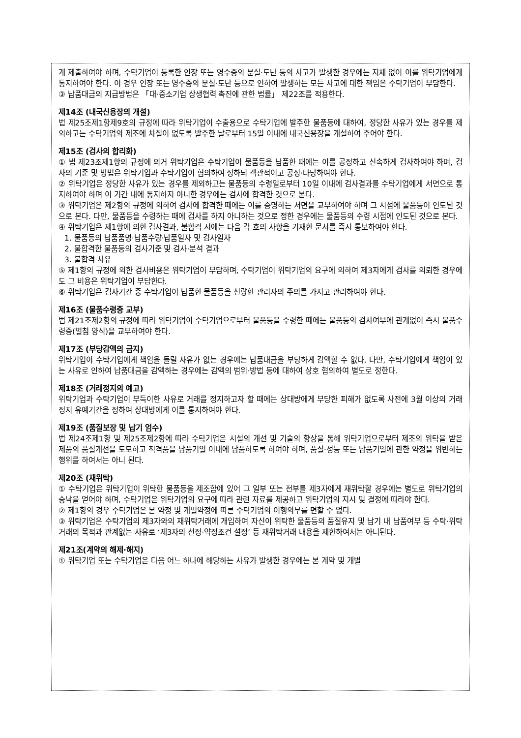게 제출하여야 하며, 수탁기업이 등록한 인장 또는 영수증의 분실·도난 등의 사고가 발생한 경우에는 지체 없이 이를 위탁기업에게 통지하여야 한다. 이 경우 인장 또는 영수증의 분실·도난 등으로 인하여 발생하는 모든 사고에 대한 책임은 수탁기업이 부담한다.
③ 납품대금의 지급방법은 「대·중소기업 상생협력 촉진에 관한 법률」 제22조를 적용한다.
제14조 (내국신용장의 개설)
법 제25조제1항제9호의 규정에 따라 위탁기업이 수출용으로 수탁기업에 발주한 물품등에 대하여, 정당한 사유가 있는 경우를 제외하고는 수탁기업의 제조에 차질이 없도록 발주한 날로부터 15일 이내에 내국신용장을 개설하여 주어야 한다.
제15조 (검사의 합리화)
① 법 제23조제1항의 규정에 의거 위탁기업은 수탁기업이 물품등을 납품한 때에는 이를 공정하고 신속하게 검사하여야 하며, 검사의 기준 및 방법은 위탁기업과 수탁기업이 협의하여 정하되 객관적이고 공정·타당하여야 한다.
② 위탁기업은 정당한 사유가 있는 경우를 제외하고는 물품등의 수령일로부터 10일 이내에 검사결과를 수탁기업에게 서면으로 통지하여야 하며 이 기간 내에 통지하지 아니한 경우에는 검사에 합격한 것으로 본다.
③ 위탁기업은 제2항의 규정에 의하여 검사에 합격한 때에는 이를 증명하는 서면을 교부하여야 하며 그 시점에 물품등이 인도된 것으로 본다. 다만, 물품등을 수령하는 때에 검사를 하지 아니하는 것으로 정한 경우에는 물품등의 수령 시점에 인도된 것으로 본다.
④ 위탁기업은 제1항에 의한 검사결과, 불합격 시에는 다음 각 호의 사항을 기재한 문서를 즉시 통보하여야 한다.
1. 물품등의 납품품명·납품수량·납품일자 및 검사일자
2. 불합격한 물품등의 검사기준 및 검사·분석 결과
3. 불합격 사유
⑤ 제1항의 규정에 의한 검사비용은 위탁기업이 부담하며, 수탁기업이 위탁기업의 요구에 의하여 제3자에게 검사를 의뢰한 경우에도 그 비용은 위탁기업이 부담한다.
⑥ 위탁기업은 검사기간 중 수탁기업이 납품한 물품등을 선량한 관리자의 주의를 가지고 관리하여야 한다.
제16조 (물품수령증 교부)
법 제21조제2항의 규정에 따라 위탁기업이 수탁기업으로부터 물품등을 수령한 때에는 물품등의 검사여부에 관계없이 즉시 물품수령증(별첨 양식)을 교부하여야 한다.
제17조 (부당감액의 금지)
위탁기업이 수탁기업에게 책임을 돌릴 사유가 없는 경우에는 납품대금을 부당하게 감액할 수 없다. 다만, 수탁기업에게 책임이 있는 사유로 인하여 납품대금을 감액하는 경우에는 감액의 범위·방법 등에 대하여 상호 협의하여 별도로 정한다.
제18조 (거래정지의 예고)
위탁기업과 수탁기업이 부득이한 사유로 거래를 정지하고자 할 때에는 상대방에게 부당한 피해가 없도록 사전에 3월 이상의 거래정지 유예기간을 정하여 상대방에게 이를 통지하여야 한다.
제19조 (품질보장 및 납기 엄수)
법 제24조제1항 및 제25조제2항에 따라 수탁기업은 시설의 개선 및 기술의 향상을 통해 위탁기업으로부터 제조의 위탁을 받은 제품의 품질개선을 도모하고 적격품을 납품기일 이내에 납품하도록 하여야 하며, 품질·성능 또는 납품기일에 관한 약정을 위반하는 행위를 하여서는 아니 된다.
제20조 (재위탁)
① 수탁기업은 위탁기업이 위탁한 물품등을 제조함에 있어 그 일부 또는 전부를 제3자에게 재위탁할 경우에는 별도로 위탁기업의 승낙을 얻어야 하며, 수탁기업은 위탁기업의 요구에 따라 관련 자료를 제공하고 위탁기업의 지시 및 결정에 따라야 한다.
② 제1항의 경우 수탁기업은 본 약정 및 개별약정에 따른 수탁기업의 이행의무를 면할 수 없다.
③ 위탁기업은 수탁기업의 제3자와의 재위탁거래에 개입하여 자신이 위탁한 물품등의 품질유지 및 납기 내 납품여부 등 수탁·위탁거래의 목적과 관계없는 사유로 ‘제3자의 선정·약정조건 설정’ 등 재위탁거래 내용을 제한하여서는 아니된다.
제21조(계약의 해제·해지)
① 위탁기업 또는 수탁기업은 다음 어느 하나에 해당하는 사유가 발생한 경우에는 본 계약 및 개별